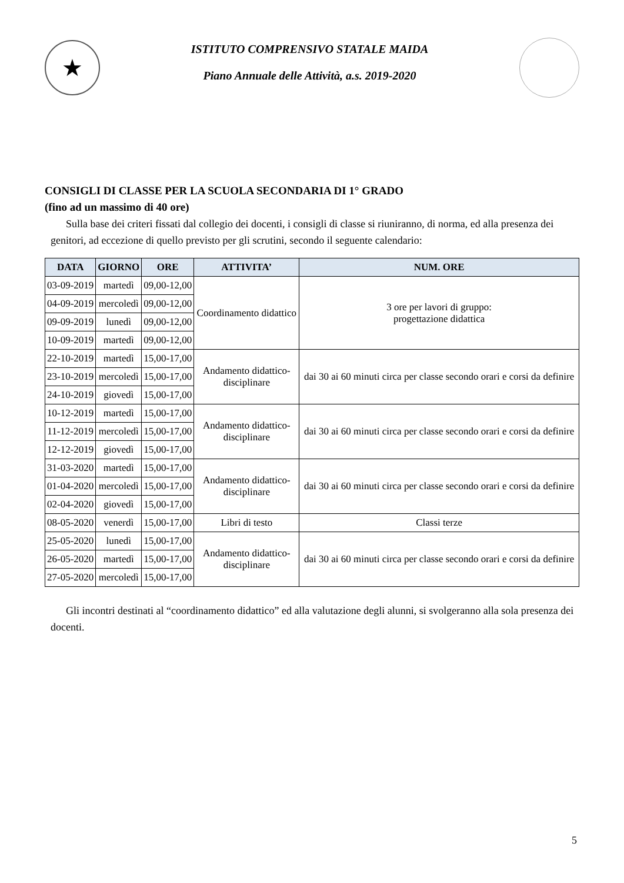★
ISTITUTO COMPRENSIVO STATALE MAIDA
Piano Annuale delle Attività, a.s. 2019-2020
CONSIGLI DI CLASSE PER LA SCUOLA SECONDARIA DI 1° GRADO
(fino ad un massimo di 40 ore)
Sulla base dei criteri fissati dal collegio dei docenti, i consigli di classe si riuniranno, di norma, ed alla presenza dei genitori, ad eccezione di quello previsto per gli scrutini, secondo il seguente calendario:
| DATA | GIORNO | ORE | ATTIVITA’ | NUM. ORE |
| --- | --- | --- | --- | --- |
| 03-09-2019 | martedì | 09,00-12,00 | Coordinamento didattico | 3 ore per lavori di gruppo: progettazione didattica |
| 04-09-2019 | mercoledì | 09,00-12,00 | | |
| 09-09-2019 | lunedì | 09,00-12,00 | | |
| 10-09-2019 | martedì | 09,00-12,00 | | |
| 22-10-2019 | martedì | 15,00-17,00 | Andamento didattico- disciplinare | dai 30 ai 60 minuti circa per classe secondo orari e corsi da definire |
| 23-10-2019 | mercoledì | 15,00-17,00 | | |
| 24-10-2019 | giovedì | 15,00-17,00 | | |
| 10-12-2019 | martedì | 15,00-17,00 | Andamento didattico- disciplinare | dai 30 ai 60 minuti circa per classe secondo orari e corsi da definire |
| 11-12-2019 | mercoledì | 15,00-17,00 | | |
| 12-12-2019 | giovedì | 15,00-17,00 | | |
| 31-03-2020 | martedì | 15,00-17,00 | Andamento didattico- disciplinare | dai 30 ai 60 minuti circa per classe secondo orari e corsi da definire |
| 01-04-2020 | mercoledì | 15,00-17,00 | | |
| 02-04-2020 | giovedì | 15,00-17,00 | | |
| 08-05-2020 | venerdì | 15,00-17,00 | Libri di testo | Classi terze |
| 25-05-2020 | lunedì | 15,00-17,00 | Andamento didattico- disciplinare | dai 30 ai 60 minuti circa per classe secondo orari e corsi da definire |
| 26-05-2020 | martedì | 15,00-17,00 | | |
| 27-05-2020 | mercoledì | 15,00-17,00 | | |
Gli incontri destinati al “coordinamento didattico” ed alla valutazione degli alunni, si svolgeranno alla sola presenza dei docenti.
5